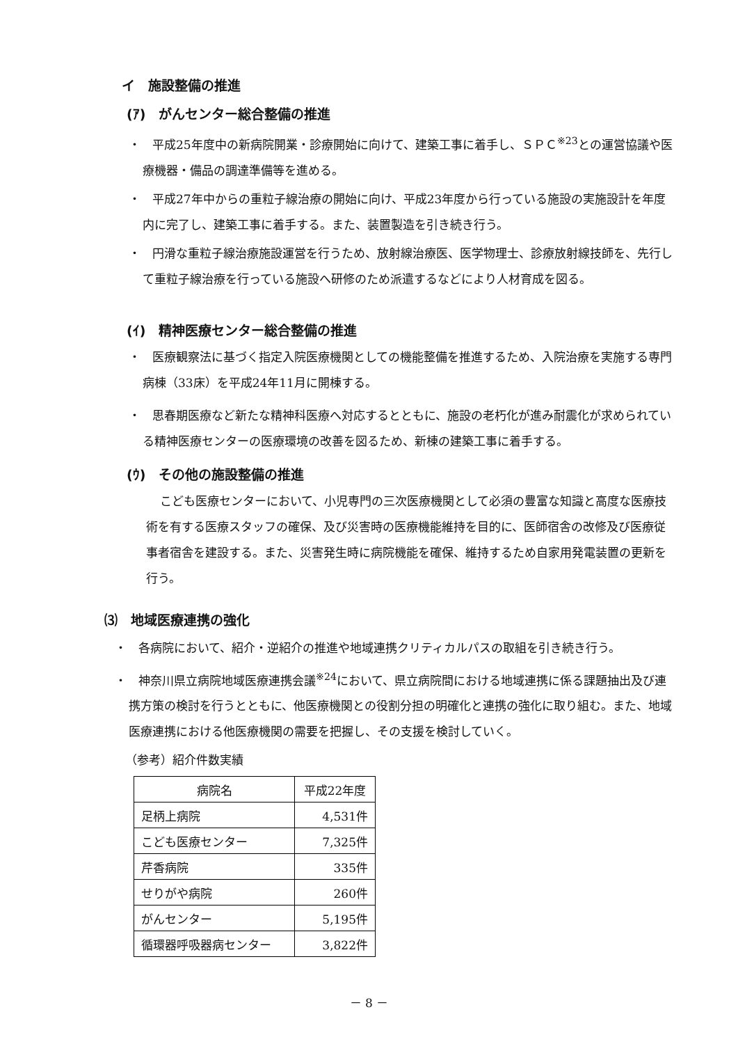イ　施設整備の推進
(ｱ)　がんセンター総合整備の推進
・　平成25年度中の新病院開業・診療開始に向けて、建築工事に着手し、ＳＰＣ<sup>※23</sup>との運営協議や医療機器・備品の調達準備等を進める。
・　平成27年中からの重粒子線治療の開始に向け、平成23年度から行っている施設の実施設計を年度内に完了し、建築工事に着手する。また、装置製造を引き続き行う。
・　円滑な重粒子線治療施設運営を行うため、放射線治療医、医学物理士、診療放射線技師を、先行して重粒子線治療を行っている施設へ研修のため派遣するなどにより人材育成を図る。
(ｲ)　精神医療センター総合整備の推進
・　医療観察法に基づく指定入院医療機関としての機能整備を推進するため、入院治療を実施する専門病棟（33床）を平成24年11月に開棟する。
・　思春期医療など新たな精神科医療へ対応するとともに、施設の老朽化が進み耐震化が求められている精神医療センターの医療環境の改善を図るため、新棟の建築工事に着手する。
(ｳ)　その他の施設整備の推進
こども医療センターにおいて、小児専門の三次医療機関として必須の豊富な知識と高度な医療技術を有する医療スタッフの確保、及び災害時の医療機能維持を目的に、医師宿舎の改修及び医療従事者宿舎を建設する。また、災害発生時に病院機能を確保、維持するため自家用発電装置の更新を行う。
⑶　地域医療連携の強化
・　各病院において、紹介・逆紹介の推進や地域連携クリティカルパスの取組を引き続き行う。
・　神奈川県立病院地域医療連携会議<sup>※24</sup>において、県立病院間における地域連携に係る課題抽出及び連携方策の検討を行うとともに、他医療機関との役割分担の明確化と連携の強化に取り組む。また、地域医療連携における他医療機関の需要を把握し、その支援を検討していく。
（参考）紹介件数実績
| 病院名 | 平成22年度 |
| 足柄上病院 | 4,531件 |
| こども医療センター | 7,325件 |
| 芹香病院 | 335件 |
| せりがや病院 | 260件 |
| がんセンター | 5,195件 |
| 循環器呼吸器病センター | 3,822件 |
－ 8 －